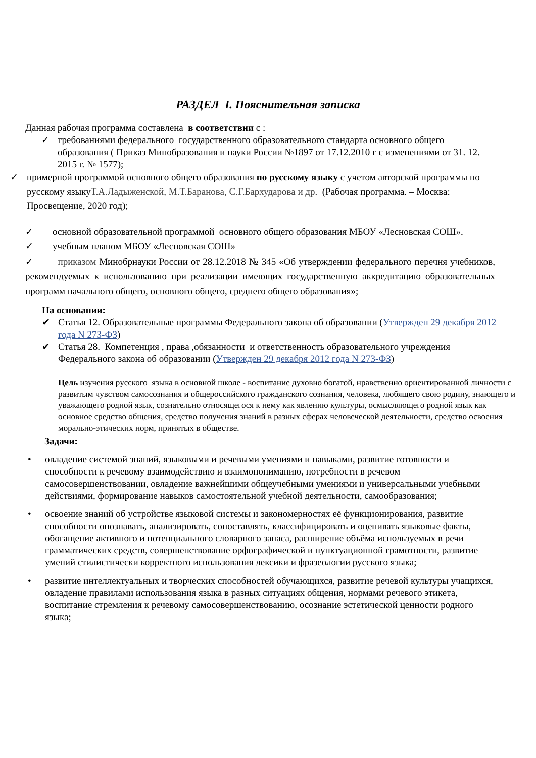РАЗДЕЛ I. Пояснительная записка
Данная рабочая программа составлена в соответствии с :
✓ требованиями федерального государственного образовательного стандарта основного общего образования ( Приказ Минобразования и науки России №1897 от 17.12.2010 г с изменениями от 31. 12. 2015 г. № 1577);
✓ примерной программой основного общего образования по русскому языку с учетом авторской программы по русскому языкуТ.А.Ладыженской, М.Т.Баранова, С.Г.Бархударова и др. (Рабочая программа. – Москва: Просвещение, 2020 год);
✓ основной образовательной программой основного общего образования МБОУ «Лесновская СОШ».
✓ учебным планом МБОУ «Лесновская СОШ»
✓ приказом Минобрнауки России от 28.12.2018 № 345 «Об утверждении федерального перечня учебников, рекомендуемых к использованию при реализации имеющих государственную аккредитацию образовательных программ начального общего, основного общего, среднего общего образования»;
На основании:
✔ Статья 12. Образовательные программы Федерального закона об образовании (Утвержден 29 декабря 2012 года N 273-ФЗ)
✔ Статья 28. Компетенция , права ,обязанности и ответственность образовательного учреждения Федерального закона об образовании (Утвержден 29 декабря 2012 года N 273-ФЗ)
Цель изучения русского языка в основной школе - воспитание духовно богатой, нравственно ориентированной личности с развитым чувством самосознания и общероссийского гражданского сознания, человека, любящего свою родину, знающего и уважающего родной язык, сознательно относящегося к нему как явлению культуры, осмысляющего родной язык как основное средство общения, средство получения знаний в разных сферах человеческой деятельности, средство освоения морально-этических норм, принятых в обществе.
Задачи:
• овладение системой знаний, языковыми и речевыми умениями и навыками, развитие готовности и способности к речевому взаимодействию и взаимопониманию, потребности в речевом самосовершенствовании, овладение важнейшими общеучебными умениями и универсальными учебными действиями, формирование навыков самостоятельной учебной деятельности, самообразования;
• освоение знаний об устройстве языковой системы и закономерностях её функционирования, развитие способности опознавать, анализировать, сопоставлять, классифицировать и оценивать языковые факты, обогащение активного и потенциального словарного запаса, расширение объёма используемых в речи грамматических средств, совершенствование орфографической и пунктуационной грамотности, развитие умений стилистически корректного использования лексики и фразеологии русского языка;
• развитие интеллектуальных и творческих способностей обучающихся, развитие речевой культуры учащихся, овладение правилами использования языка в разных ситуациях общения, нормами речевого этикета, воспитание стремления к речевому самосовершенствованию, осознание эстетической ценности родного языка;